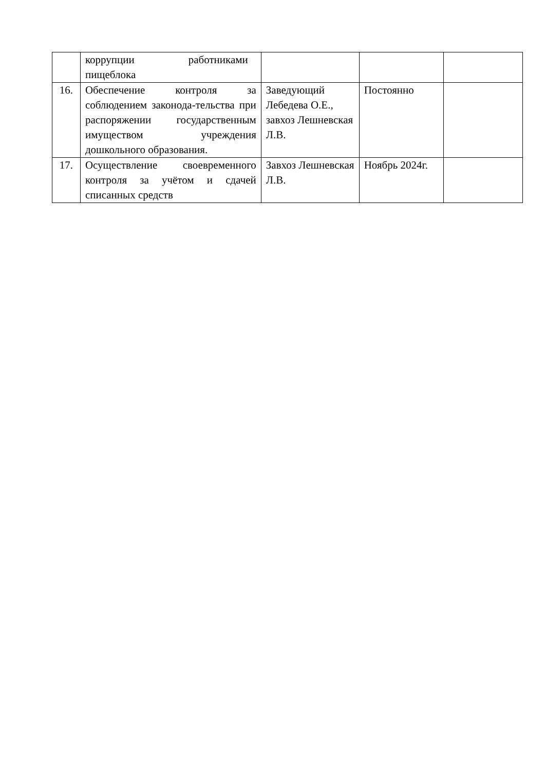| | коррупции работниками пищеблока | | | |
| 16. | Обеспечение контроля за соблюдением законода-тельства при распоряжении государственным имуществом учреждения дошкольного образования. | Заведующий Лебедева О.Е., завхоз Лешневская Л.В. | Постоянно | |
| 17. | Осуществление своевременного контроля за учётом и сдачей списанных средств | Завхоз Лешневская Л.В. | Ноябрь 2024г. | |